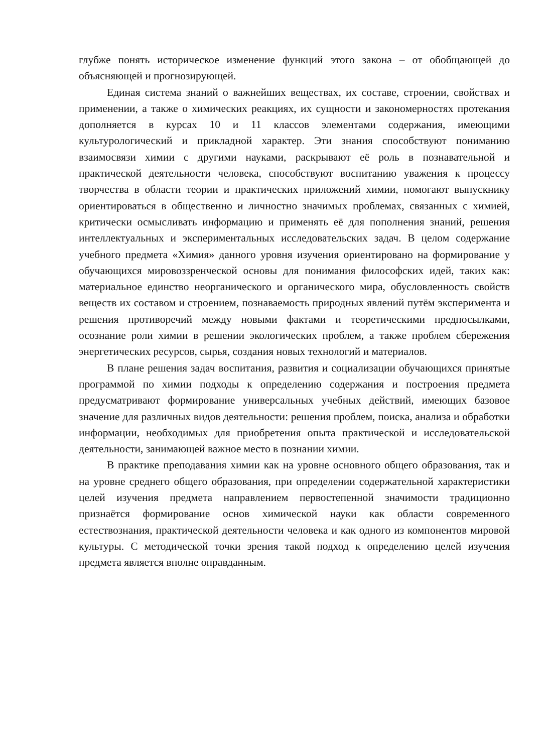глубже понять историческое изменение функций этого закона – от обобщающей до объясняющей и прогнозирующей.
Единая система знаний о важнейших веществах, их составе, строении, свойствах и применении, а также о химических реакциях, их сущности и закономерностях протекания дополняется в курсах 10 и 11 классов элементами содержания, имеющими культурологический и прикладной характер. Эти знания способствуют пониманию взаимосвязи химии с другими науками, раскрывают её роль в познавательной и практической деятельности человека, способствуют воспитанию уважения к процессу творчества в области теории и практических приложений химии, помогают выпускнику ориентироваться в общественно и личностно значимых проблемах, связанных с химией, критически осмысливать информацию и применять её для пополнения знаний, решения интеллектуальных и экспериментальных исследовательских задач. В целом содержание учебного предмета «Химия» данного уровня изучения ориентировано на формирование у обучающихся мировоззренческой основы для понимания философских идей, таких как: материальное единство неорганического и органического мира, обусловленность свойств веществ их составом и строением, познаваемость природных явлений путём эксперимента и решения противоречий между новыми фактами и теоретическими предпосылками, осознание роли химии в решении экологических проблем, а также проблем сбережения энергетических ресурсов, сырья, создания новых технологий и материалов.
В плане решения задач воспитания, развития и социализации обучающихся принятые программой по химии подходы к определению содержания и построения предмета предусматривают формирование универсальных учебных действий, имеющих базовое значение для различных видов деятельности: решения проблем, поиска, анализа и обработки информации, необходимых для приобретения опыта практической и исследовательской деятельности, занимающей важное место в познании химии.
В практике преподавания химии как на уровне основного общего образования, так и на уровне среднего общего образования, при определении содержательной характеристики целей изучения предмета направлением первостепенной значимости традиционно признаётся формирование основ химической науки как области современного естествознания, практической деятельности человека и как одного из компонентов мировой культуры. С методической точки зрения такой подход к определению целей изучения предмета является вполне оправданным.